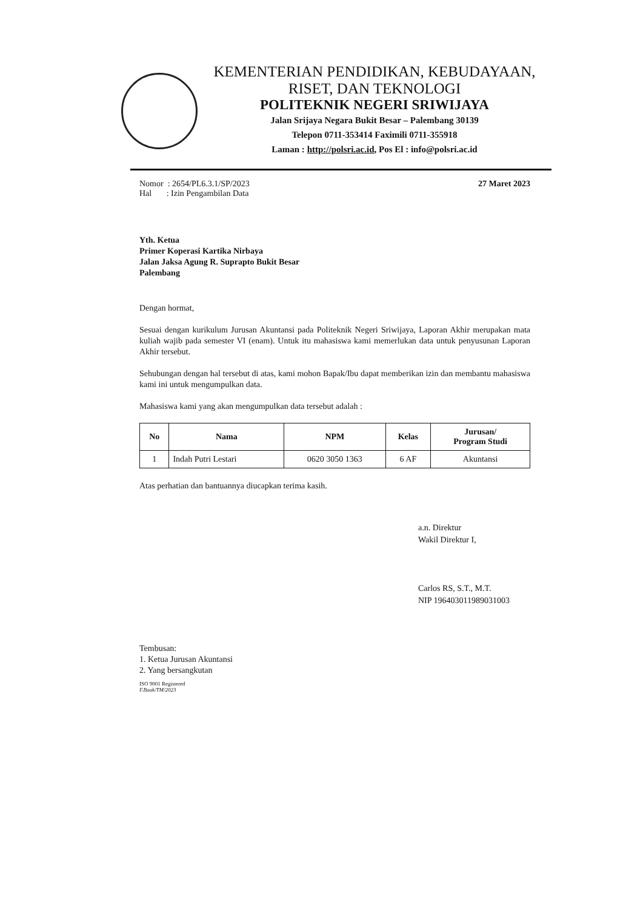KEMENTERIAN PENDIDIKAN, KEBUDAYAAN,
RISET, DAN TEKNOLOGI
POLITEKNIK NEGERI SRIWIJAYA
Jalan Srijaya Negara Bukit Besar – Palembang 30139
Telepon 0711-353414 Faximili 0711-355918
Laman : http://polsri.ac.id, Pos El : info@polsri.ac.id
Nomor : 2654/PL6.3.1/SP/2023
Hal : Izin Pengambilan Data
27 Maret 2023
Yth. Ketua
Primer Koperasi Kartika Nirbaya
Jalan Jaksa Agung R. Suprapto Bukit Besar
Palembang
Dengan hormat,
Sesuai dengan kurikulum Jurusan Akuntansi pada Politeknik Negeri Sriwijaya, Laporan Akhir merupakan mata kuliah wajib pada semester VI (enam). Untuk itu mahasiswa kami memerlukan data untuk penyusunan Laporan Akhir tersebut.
Sehubungan dengan hal tersebut di atas, kami mohon Bapak/Ibu dapat memberikan izin dan membantu mahasiswa kami ini untuk mengumpulkan data.
Mahasiswa kami yang akan mengumpulkan data tersebut adalah :
| No | Nama | NPM | Kelas | Jurusan/ Program Studi |
| --- | --- | --- | --- | --- |
| 1 | Indah Putri Lestari | 0620 3050 1363 | 6 AF | Akuntansi |
Atas perhatian dan bantuannya diucapkan terima kasih.
a.n. Direktur
Wakil Direktur I,
Carlos RS, S.T., M.T.
NIP 196403011989031003
Tembusan:
1. Ketua Jurusan Akuntansi
2. Yang bersangkutan
ISO 9001 Registered
F.Baak/TM/2023